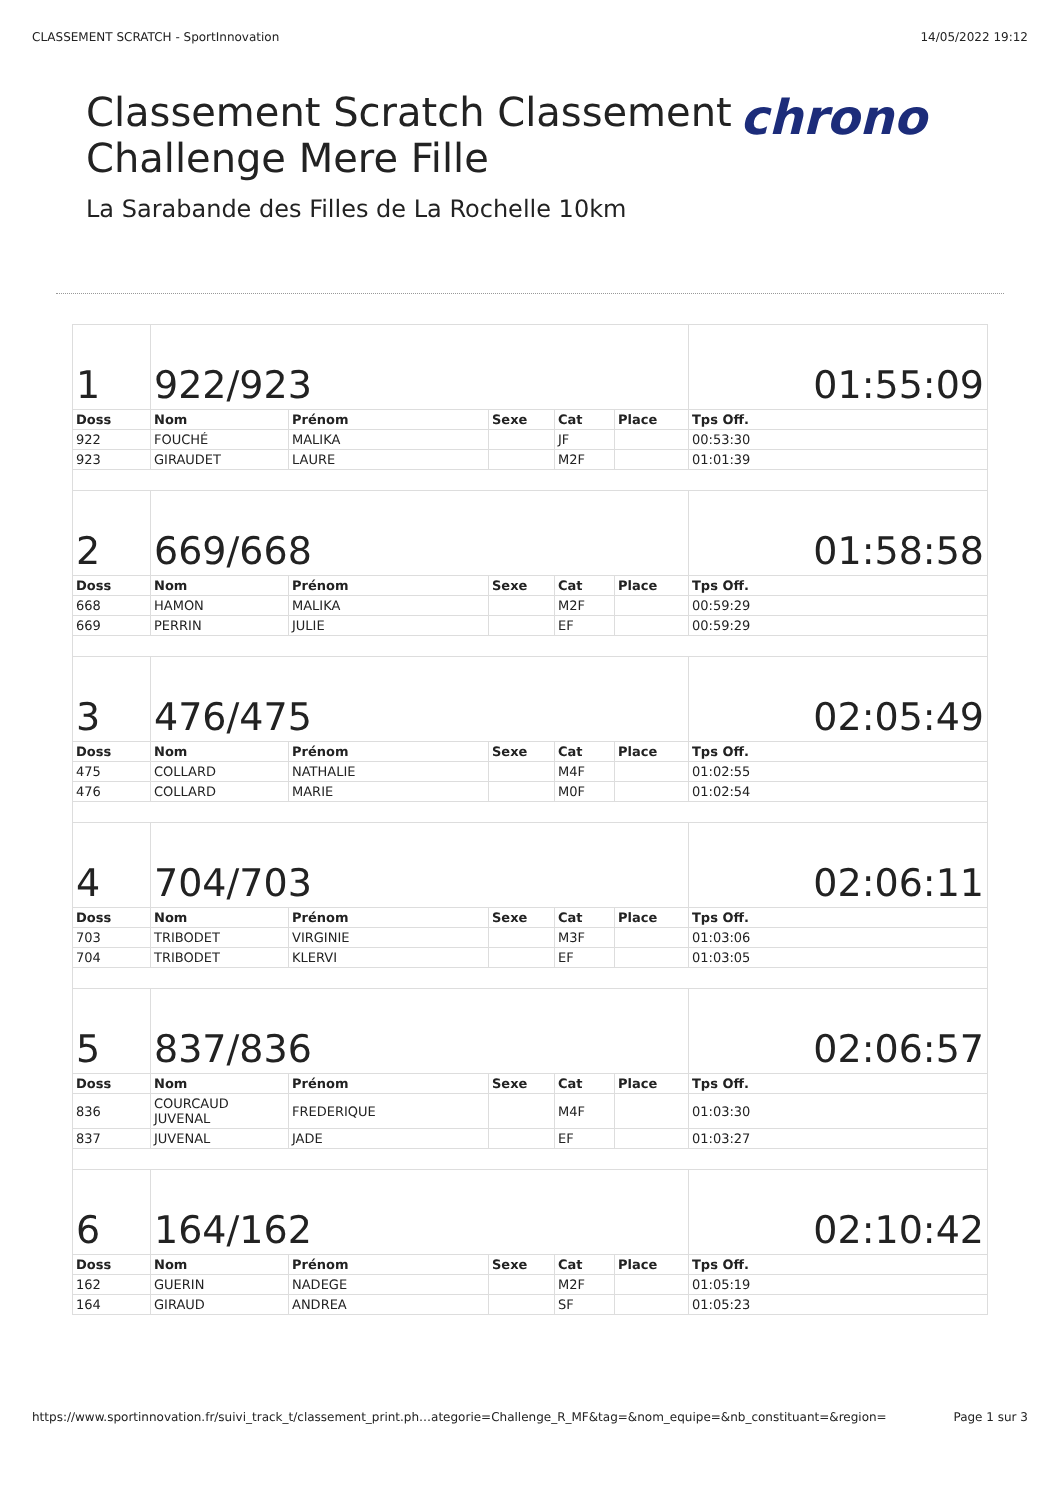CLASSEMENT SCRATCH - SportInnovation 14/05/2022 19:12
Classement Scratch Classement
Challenge Mere Fille
La Sarabande des Filles de La Rochelle 10km
chrono
| 1 | 922/923 | | | | | 01:55:09 |
| Doss | Nom | Prénom | Sexe | Cat | Place | Tps Off. |
| 922 | FOUCHÉ | MALIKA | | JF | | 00:53:30 |
| 923 | GIRAUDET | LAURE | | M2F | | 01:01:39 |
| 2 | 669/668 | | | | | 01:58:58 |
| Doss | Nom | Prénom | Sexe | Cat | Place | Tps Off. |
| 668 | HAMON | MALIKA | | M2F | | 00:59:29 |
| 669 | PERRIN | JULIE | | EF | | 00:59:29 |
| 3 | 476/475 | | | | | 02:05:49 |
| Doss | Nom | Prénom | Sexe | Cat | Place | Tps Off. |
| 475 | COLLARD | NATHALIE | | M4F | | 01:02:55 |
| 476 | COLLARD | MARIE | | M0F | | 01:02:54 |
| 4 | 704/703 | | | | | 02:06:11 |
| Doss | Nom | Prénom | Sexe | Cat | Place | Tps Off. |
| 703 | TRIBODET | VIRGINIE | | M3F | | 01:03:06 |
| 704 | TRIBODET | KLERVI | | EF | | 01:03:05 |
| 5 | 837/836 | | | | | 02:06:57 |
| Doss | Nom | Prénom | Sexe | Cat | Place | Tps Off. |
| 836 | COURCAUD JUVENAL | FREDERIQUE | | M4F | | 01:03:30 |
| 837 | JUVENAL | JADE | | EF | | 01:03:27 |
| 6 | 164/162 | | | | | 02:10:42 |
| Doss | Nom | Prénom | Sexe | Cat | Place | Tps Off. |
| 162 | GUERIN | NADEGE | | M2F | | 01:05:19 |
| 164 | GIRAUD | ANDREA | | SF | | 01:05:23 |
https://www.sportinnovation.fr/suivi_track_t/classement_print.ph…ategorie=Challenge_R_MF&tag=&nom_equipe=&nb_constituant=&region= Page 1 sur 3